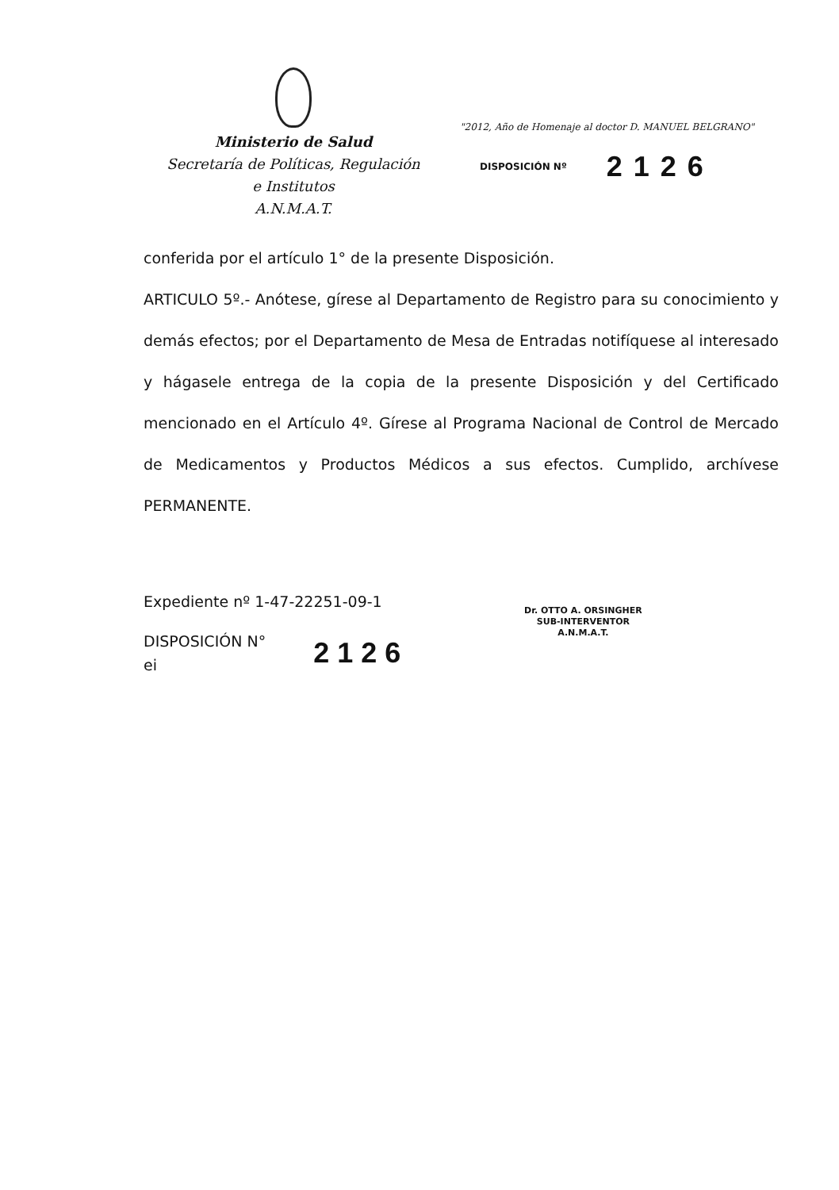Ministerio de Salud
Secretaría de Políticas, Regulación
e Institutos
A.N.M.A.T.
"2012, Año de Homenaje al doctor D. MANUEL BELGRANO"
DISPOSICIÓN Nº 2126
conferida por el artículo 1° de la presente Disposición.
ARTICULO 5º.- Anótese, gírese al Departamento de Registro para su conocimiento y demás efectos; por el Departamento de Mesa de Entradas notifíquese al interesado y hágasele entrega de la copia de la presente Disposición y del Certificado mencionado en el Artículo 4º. Gírese al Programa Nacional de Control de Mercado de Medicamentos y Productos Médicos a sus efectos. Cumplido, archívese PERMANENTE.
Expediente nº 1-47-22251-09-1
DISPOSICIÓN N°
ei
2126
Dr. OTTO A. ORSINGHER
SUB-INTERVENTOR
A.N.M.A.T.